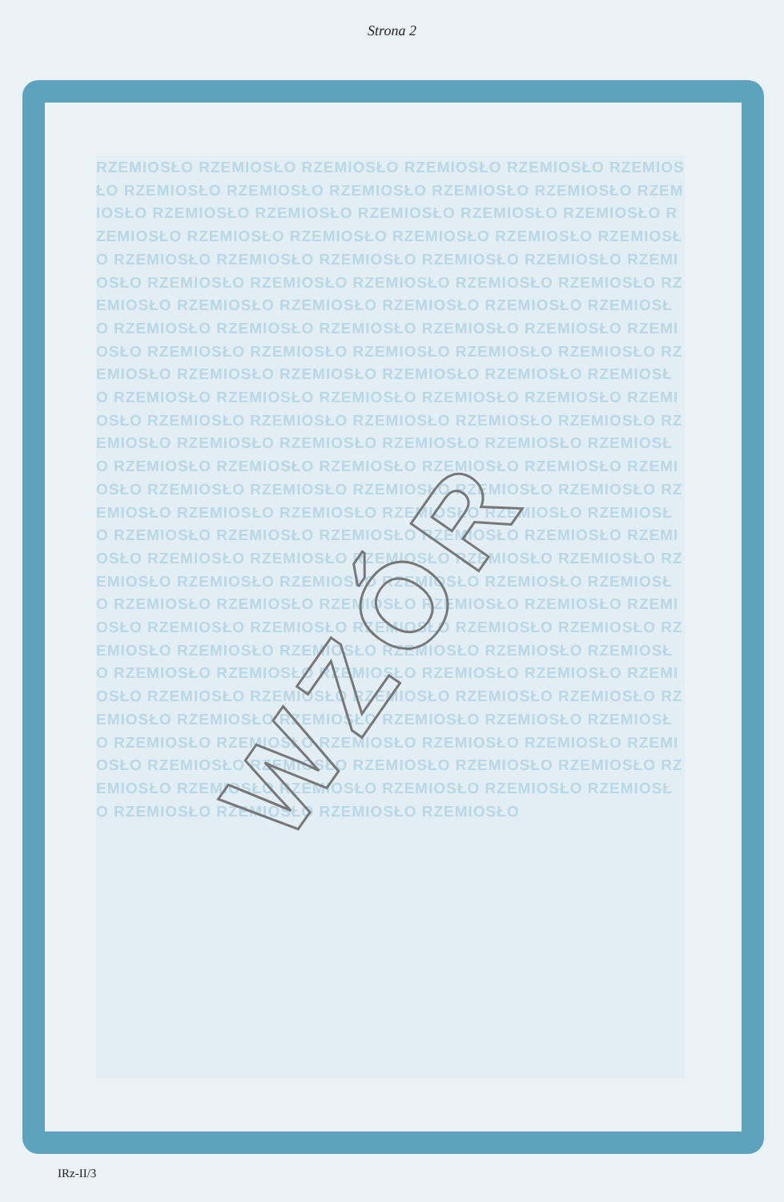Strona 2
RZEMIOSŁO RZEMIOSŁO RZEMIOSŁO RZEMIOSŁO RZEMIOSŁO RZEMIOSŁO RZEMIOSŁO RZEMIOSŁO RZEMIOSŁO RZEMIOSŁO RZEMIOSŁO RZEMIOSŁO RZEMIOSŁO RZEMIOSŁO RZEMIOSŁO RZEMIOSŁO RZEMIOSŁO RZEMIOSŁO RZEMIOSŁO RZEMIOSŁO RZEMIOSŁO RZEMIOSŁO RZEMIOSŁO RZEMIOSŁO RZEMIOSŁO RZEMIOSŁO RZEMIOSŁO RZEMIOSŁO RZEMIOSŁO RZEMIOSŁO RZEMIOSŁO RZEMIOSŁO RZEMIOSŁO RZEMIOSŁO RZEMIOSŁO RZEMIOSŁO RZEMIOSŁO RZEMIOSŁO RZEMIOSŁO RZEMIOSŁO RZEMIOSŁO RZEMIOSŁO RZEMIOSŁO RZEMIOSŁO RZEMIOSŁO RZEMIOSŁO RZEMIOSŁO RZEMIOSŁO RZEMIOSŁO RZEMIOSŁO RZEMIOSŁO RZEMIOSŁO RZEMIOSŁO RZEMIOSŁO RZEMIOSŁO RZEMIOSŁO RZEMIOSŁO RZEMIOSŁO RZEMIOSŁO RZEMIOSŁO RZEMIOSŁO RZEMIOSŁO RZEMIOSŁO RZEMIOSŁO RZEMIOSŁO RZEMIOSŁO RZEMIOSŁO RZEMIOSŁO RZEMIOSŁO RZEMIOSŁO RZEMIOSŁO RZEMIOSŁO RZEMIOSŁO RZEMIOSŁO RZEMIOSŁO RZEMIOSŁO RZEMIOSŁO RZEMIOSŁO RZEMIOSŁO RZEMIOSŁO RZEMIOSŁO RZEMIOSŁO RZEMIOSŁO RZEMIOSŁO RZEMIOSŁO RZEMIOSŁO RZEMIOSŁO RZEMIOSŁO RZEMIOSŁO RZEMIOSŁO RZEMIOSŁO RZEMIOSŁO RZEMIOSŁO RZEMIOSŁO RZEMIOSŁO RZEMIOSŁO RZEMIOSŁO RZEMIOSŁO RZEMIOSŁO RZEMIOSŁO RZEMIOSŁO RZEMIOSŁO RZEMIOSŁO RZEMIOSŁO RZEMIOSŁO RZEMIOSŁO RZEMIOSŁO RZEMIOSŁO RZEMIOSŁO RZEMIOSŁO RZEMIOSŁO RZEMIOSŁO RZEMIOSŁO RZEMIOSŁO RZEMIOSŁO RZEMIOSŁO RZEMIOSŁO RZEMIOSŁO RZEMIOSŁO RZEMIOSŁO RZEMIOSŁO RZEMIOSŁO RZEMIOSŁO RZEMIOSŁO RZEMIOSŁO RZEMIOSŁO RZEMIOSŁO RZEMIOSŁO RZEMIOSŁO RZEMIOSŁO RZEMIOSŁO RZEMIOSŁO RZEMIOSŁO RZEMIOSŁO RZEMIOSŁO RZEMIOSŁO RZEMIOSŁO RZEMIOSŁO RZEMIOSŁO RZEMIOSŁO RZEMIOSŁO RZEMIOSŁO RZEMIOSŁO RZEMIOSŁO RZEMIOSŁO RZEMIOSŁO RZEMIOSŁO RZEMIOSŁO RZEMIOSŁO RZEMIOSŁO RZEMIOSŁO RZEMIOSŁO RZEMIOSŁO RZEMIOSŁO RZEMIOSŁO RZEMIOSŁO RZEMIOSŁO RZEMIOSŁO RZEMIOSŁO RZEMIOSŁO RZEMIOSŁO RZEMIOSŁO RZEMIOSŁO
WZÓR
IRz-II/3